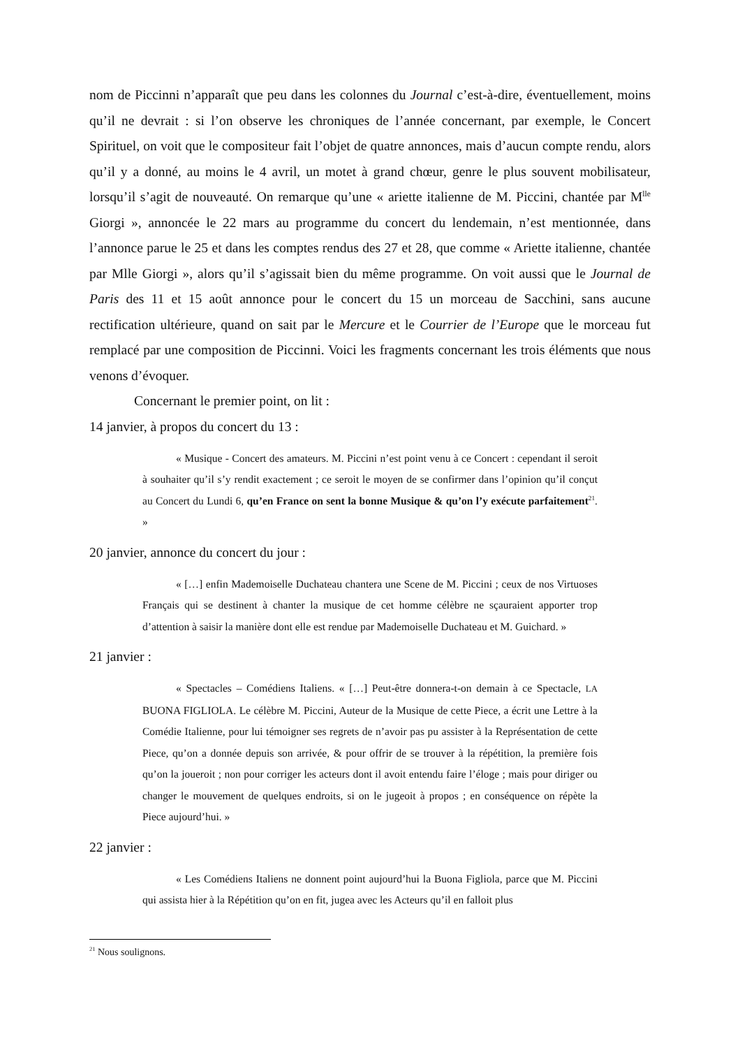nom de Piccinni n’apparaît que peu dans les colonnes du Journal c’est-à-dire, éventuellement, moins qu’il ne devrait : si l’on observe les chroniques de l’année concernant, par exemple, le Concert Spirituel, on voit que le compositeur fait l’objet de quatre annonces, mais d’aucun compte rendu, alors qu’il y a donné, au moins le 4 avril, un motet à grand chœur, genre le plus souvent mobilisateur, lorsqu’il s’agit de nouveauté. On remarque qu’une « ariette italienne de M. Piccini, chantée par M<sup>lle</sup> Giorgi », annoncée le 22 mars au programme du concert du lendemain, n’est mentionnée, dans l’annonce parue le 25 et dans les comptes rendus des 27 et 28, que comme « Ariette italienne, chantée par Mlle Giorgi », alors qu’il s’agissait bien du même programme. On voit aussi que le Journal de Paris des 11 et 15 août annonce pour le concert du 15 un morceau de Sacchini, sans aucune rectification ultérieure, quand on sait par le Mercure et le Courrier de l’Europe que le morceau fut remplacé par une composition de Piccinni. Voici les fragments concernant les trois éléments que nous venons d’évoquer.
Concernant le premier point, on lit :
14 janvier, à propos du concert du 13 :
« Musique - Concert des amateurs. M. Piccini n’est point venu à ce Concert : cependant il seroit à souhaiter qu’il s’y rendit exactement ; ce seroit le moyen de se confirmer dans l’opinion qu’il conçut au Concert du Lundi 6, qu’en France on sent la bonne Musique & qu’on l’y exécute parfaitement<sup>21</sup>. »
20 janvier, annonce du concert du jour :
« […] enfin Mademoiselle Duchateau chantera une Scene de M. Piccini ; ceux de nos Virtuoses Français qui se destinent à chanter la musique de cet homme célèbre ne sçauraient apporter trop d’attention à saisir la manière dont elle est rendue par Mademoiselle Duchateau et M. Guichard. »
21 janvier :
« Spectacles – Comédiens Italiens. « […] Peut-être donnera-t-on demain à ce Spectacle, LA BUONA FIGLIOLA. Le célèbre M. Piccini, Auteur de la Musique de cette Piece, a écrit une Lettre à la Comédie Italienne, pour lui témoigner ses regrets de n’avoir pas pu assister à la Représentation de cette Piece, qu’on a donnée depuis son arrivée, & pour offrir de se trouver à la répétition, la première fois qu’on la joueroit ; non pour corriger les acteurs dont il avoit entendu faire l’éloge ; mais pour diriger ou changer le mouvement de quelques endroits, si on le jugeoit à propos ; en conséquence on répète la Piece aujourd’hui. »
22 janvier :
« Les Comédiens Italiens ne donnent point aujourd’hui la Buona Figliola, parce que M. Piccini qui assista hier à la Répétition qu’on en fit, jugea avec les Acteurs qu’il en falloit plus
<sup>21</sup> Nous soulignons.